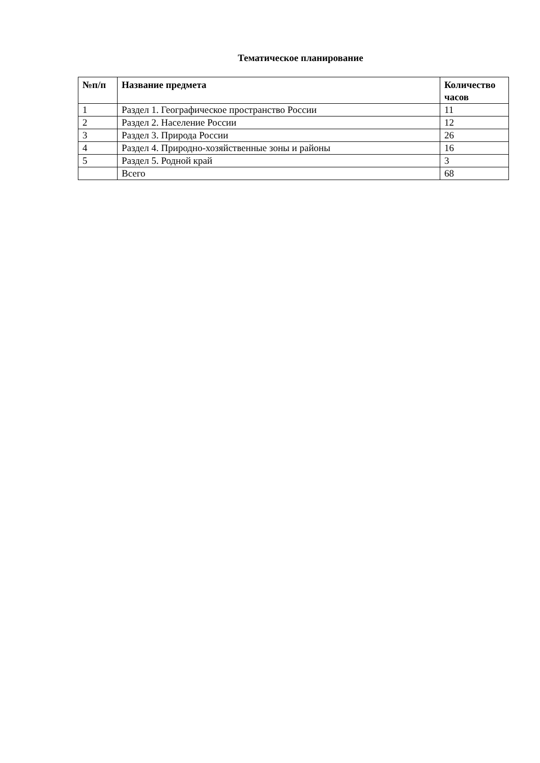Тематическое планирование
| №п/п | Название предмета | Количество часов |
| --- | --- | --- |
| 1 | Раздел 1. Географическое пространство России | 11 |
| 2 | Раздел 2. Население России | 12 |
| 3 | Раздел 3. Природа России | 26 |
| 4 | Раздел 4. Природно-хозяйственные зоны и районы | 16 |
| 5 | Раздел 5. Родной край | 3 |
| | Всего | 68 |